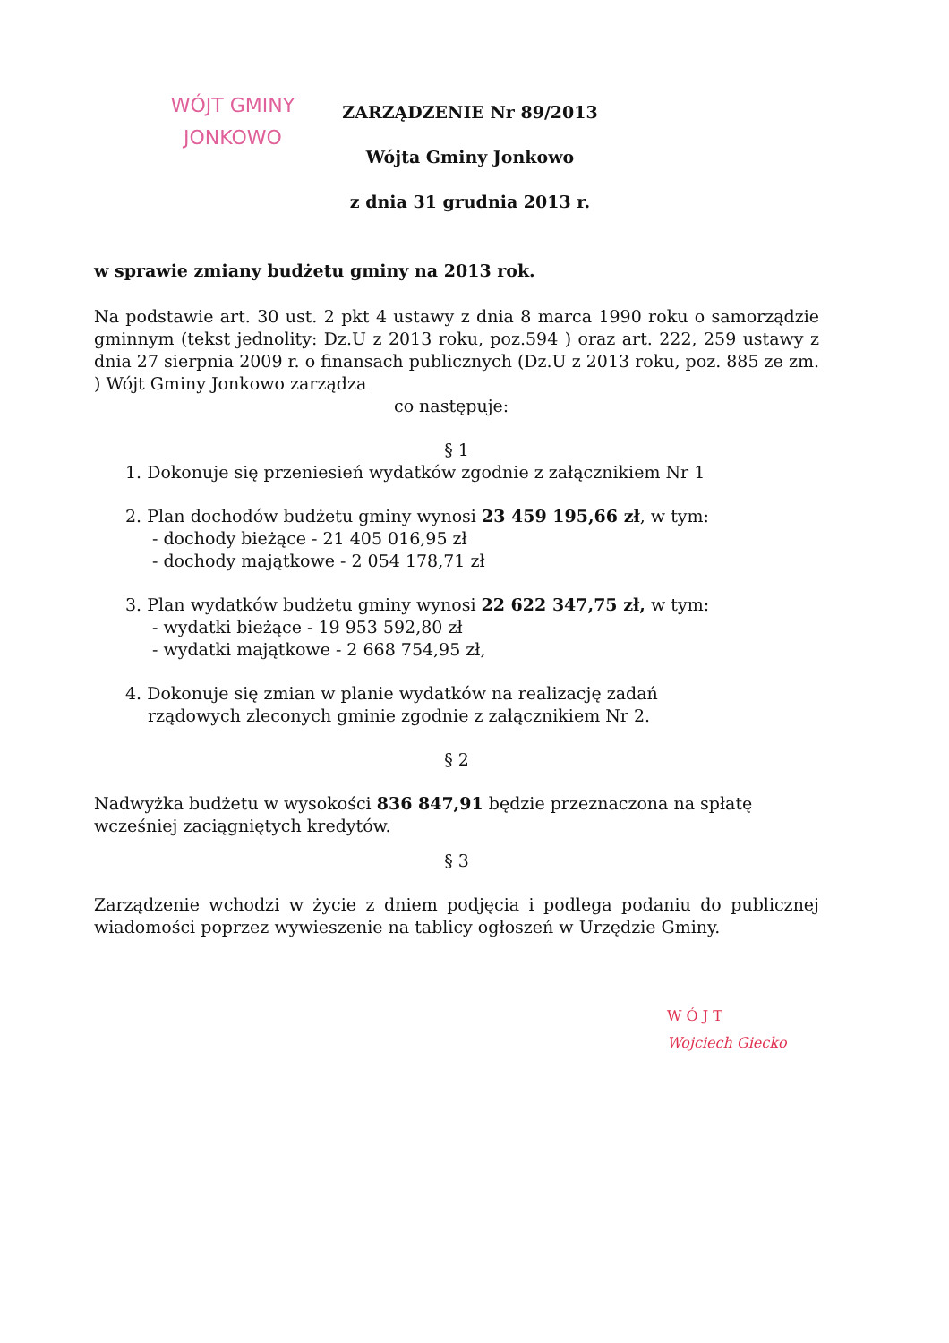WÓJT GMINY
JONKOWO
ZARZĄDZENIE Nr 89/2013
Wójta Gminy Jonkowo
z dnia 31 grudnia 2013 r.
w sprawie zmiany budżetu gminy na 2013 rok.
Na podstawie art. 30 ust. 2 pkt 4 ustawy z dnia 8 marca 1990 roku o samorządzie gminnym (tekst jednolity: Dz.U z 2013 roku, poz.594 ) oraz art. 222, 259 ustawy z dnia 27 sierpnia 2009 r. o finansach publicznych (Dz.U z 2013 roku, poz. 885 ze zm. ) Wójt Gminy Jonkowo zarządza
co następuje:
§ 1
1. Dokonuje się przeniesień wydatków zgodnie z załącznikiem Nr 1
2. Plan dochodów budżetu gminy wynosi 23 459 195,66 zł, w tym:
- dochody bieżące - 21 405 016,95 zł
- dochody majątkowe - 2 054 178,71 zł
3. Plan wydatków budżetu gminy wynosi 22 622 347,75 zł, w tym:
- wydatki bieżące - 19 953 592,80 zł
- wydatki majątkowe - 2 668 754,95 zł,
4. Dokonuje się zmian w planie wydatków na realizację zadań
rządowych zleconych gminie zgodnie z załącznikiem Nr 2.
§ 2
Nadwyżka budżetu w wysokości 836 847,91 będzie przeznaczona na spłatę wcześniej zaciągniętych kredytów.
§ 3
Zarządzenie wchodzi w życie z dniem podjęcia i podlega podaniu do publicznej wiadomości poprzez wywieszenie na tablicy ogłoszeń w Urzędzie Gminy.
W Ó J T
Wojciech Giecko